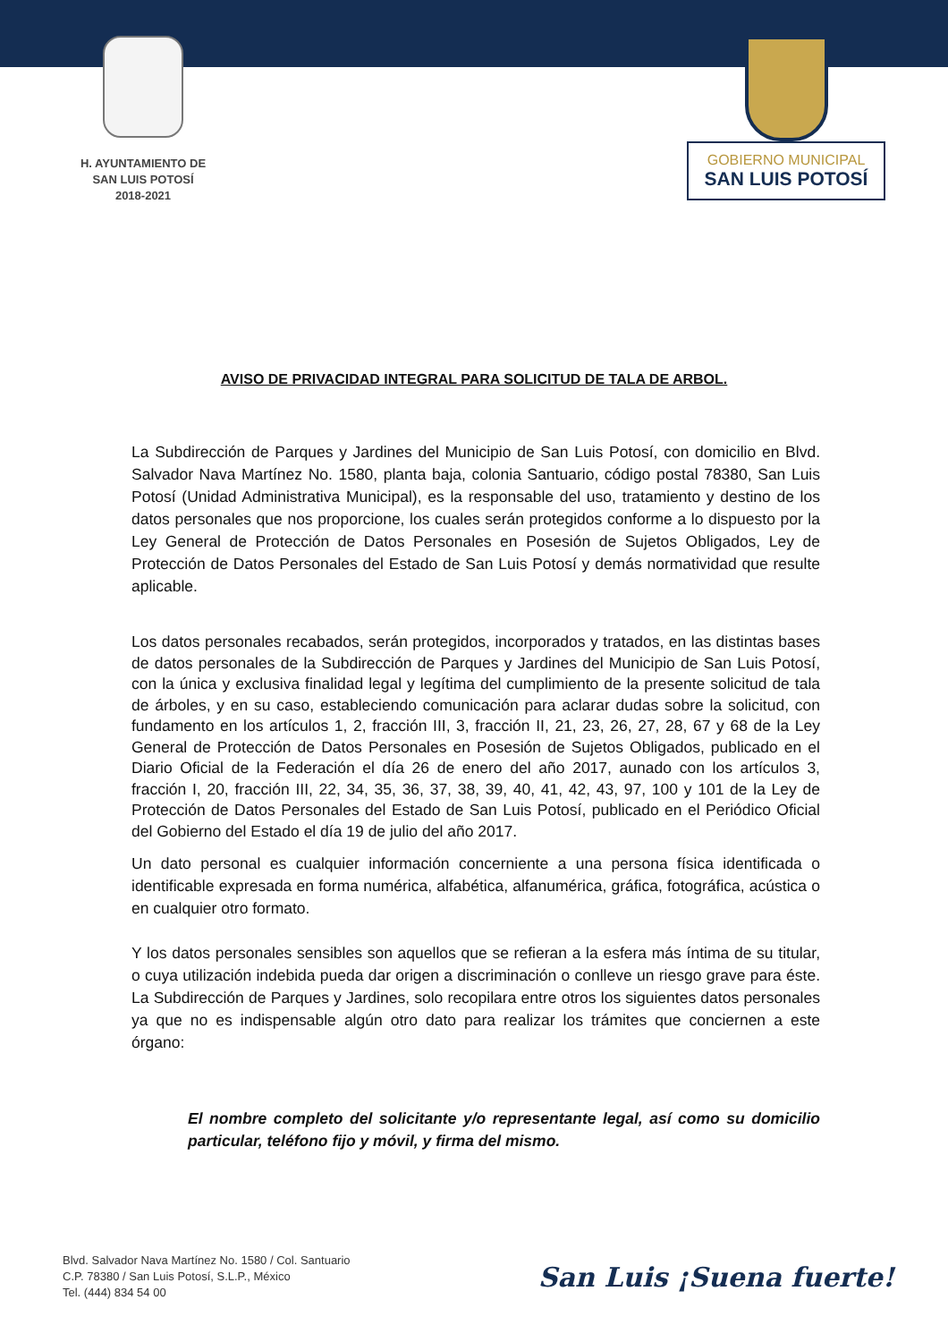H. AYUNTAMIENTO DE
SAN LUIS POTOSÍ
2018-2021
GOBIERNO MUNICIPAL
SAN LUIS POTOSÍ
AVISO DE PRIVACIDAD INTEGRAL PARA SOLICITUD DE TALA DE ARBOL.
La Subdirección de Parques y Jardines del Municipio de San Luis Potosí, con domicilio en Blvd. Salvador Nava Martínez No. 1580, planta baja, colonia Santuario, código postal 78380, San Luis Potosí (Unidad Administrativa Municipal), es la responsable del uso, tratamiento y destino de los datos personales que nos proporcione, los cuales serán protegidos conforme a lo dispuesto por la Ley General de Protección de Datos Personales en Posesión de Sujetos Obligados, Ley de Protección de Datos Personales del Estado de San Luis Potosí y demás normatividad que resulte aplicable.
Los datos personales recabados, serán protegidos, incorporados y tratados, en las distintas bases de datos personales de la Subdirección de Parques y Jardines del Municipio de San Luis Potosí, con la única y exclusiva finalidad legal y legítima del cumplimiento de la presente solicitud de tala de árboles, y en su caso, estableciendo comunicación para aclarar dudas sobre la solicitud, con fundamento en los artículos 1, 2, fracción III, 3, fracción II, 21, 23, 26, 27, 28, 67 y 68 de la Ley General de Protección de Datos Personales en Posesión de Sujetos Obligados, publicado en el Diario Oficial de la Federación el día 26 de enero del año 2017, aunado con los artículos 3, fracción I, 20, fracción III, 22, 34, 35, 36, 37, 38, 39, 40, 41, 42, 43, 97, 100 y 101 de la Ley de Protección de Datos Personales del Estado de San Luis Potosí, publicado en el Periódico Oficial del Gobierno del Estado el día 19 de julio del año 2017.
Un dato personal es cualquier información concerniente a una persona física identificada o identificable expresada en forma numérica, alfabética, alfanumérica, gráfica, fotográfica, acústica o en cualquier otro formato.
Y los datos personales sensibles son aquellos que se refieran a la esfera más íntima de su titular, o cuya utilización indebida pueda dar origen a discriminación o conlleve un riesgo grave para éste. La Subdirección de Parques y Jardines, solo recopilara entre otros los siguientes datos personales ya que no es indispensable algún otro dato para realizar los trámites que conciernen a este órgano:
El nombre completo del solicitante y/o representante legal, así como su domicilio particular, teléfono fijo y móvil, y firma del mismo.
Blvd. Salvador Nava Martínez No. 1580 / Col. Santuario
C.P. 78380 / San Luis Potosí, S.L.P., México
Tel. (444) 834 54 00
San Luis ¡Suena fuerte!